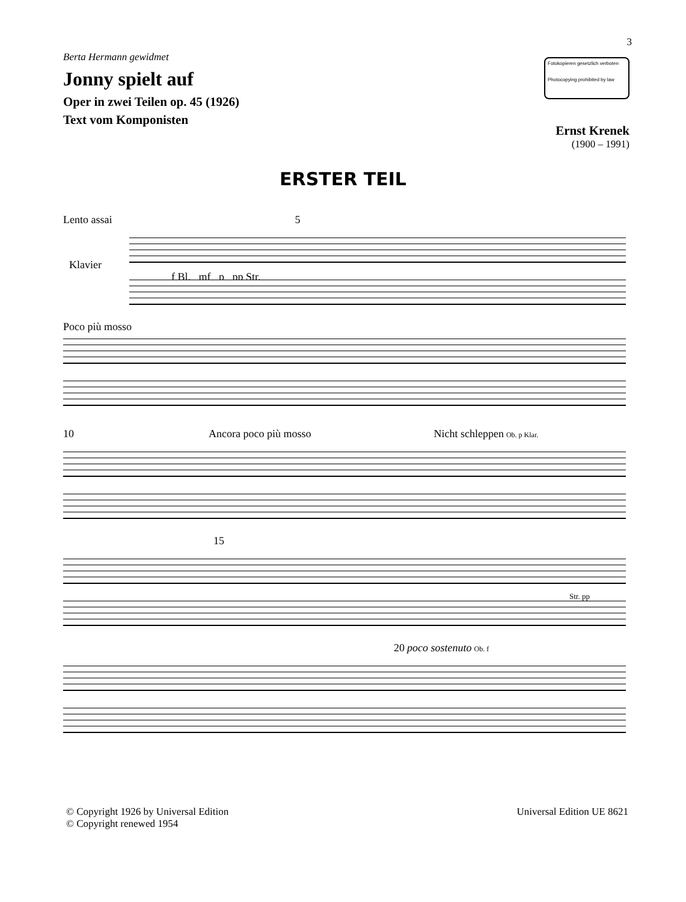3
Berta Hermann gewidmet
Jonny spielt auf
Oper in zwei Teilen op. 45 (1926)
Text vom Komponisten
Fotokopieren gesetzlich verboten
Photocopying prohibited by law
Ernst Krenek
(1900 – 1991)
ERSTER TEIL
Lento assai 5
Klavier
f Bl. mf p pp Str.
Poco più mosso
10 Ancora poco più mosso Nicht schleppen Ob. p Klar.
15
Str. pp
20 poco sostenuto Ob. f
© Copyright 1926 by Universal Edition
© Copyright renewed 1954
Universal Edition UE 8621